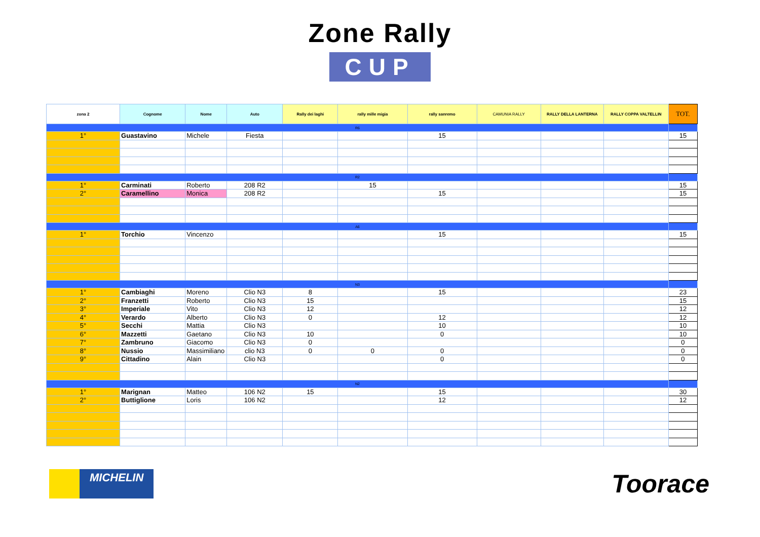Zone Rally
CUP
| zona 2 | Cognome | Nome | Auto | Rally dei laghi | rally mille migia | rally sanremo | CAMUNIA RALLY | RALLY DELLA LANTERNA | RALLY COPPA VALTELLIN | TOT. |
| --- | --- | --- | --- | --- | --- | --- | --- | --- | --- | --- |
| R6 | | | | | | | | | | |
| 1° | Guastavino | Michele | Fiesta | | | 15 | | | | 15 |
| R2 | | | | | | | | | | |
| 1° | Carminati | Roberto | 208 R2 | | 15 | | | | | 15 |
| 2° | Caramellino | Monica | 208 R2 | | | 15 | | | | 15 |
| A6 | | | | | | | | | | |
| 1° | Torchio | Vincenzo | | | | 15 | | | | 15 |
| N3 | | | | | | | | | | |
| 1° | Cambiaghi | Moreno | Clio N3 | 8 | | 15 | | | | 23 |
| 2° | Franzetti | Roberto | Clio N3 | 15 | | | | | | 15 |
| 3° | Imperiale | Vito | Clio N3 | 12 | | | | | | 12 |
| 4° | Verardo | Alberto | Clio N3 | 0 | | 12 | | | | 12 |
| 5° | Secchi | Mattia | Clio N3 | | | 10 | | | | 10 |
| 6° | Mazzetti | Gaetano | Clio N3 | 10 | | 0 | | | | 10 |
| 7° | Zambruno | Giacomo | Clio N3 | 0 | | | | | | 0 |
| 8° | Nussio | Massimiliano | clio N3 | 0 | 0 | 0 | | | | 0 |
| 9° | Cittadino | Alain | Clio N3 | | | 0 | | | | 0 |
| N2 | | | | | | | | | | |
| 1° | Marignan | Matteo | 106 N2 | 15 | | 15 | | | | 30 |
| 2° | Buttiglione | Loris | 106 N2 | | | 12 | | | | 12 |
MICHELIN Toorace